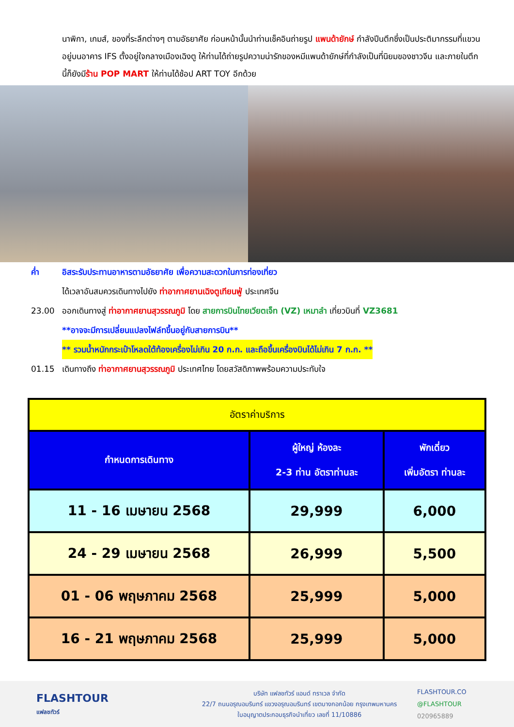นาพิกา, เกมส์, ของที่ระลึกต่างๆ ตามอัธยาศัย ก่อนหน้านั้นนำท่านเช็คอินถ่ายรูป แพนด้ายักษ์ กำลังปีนตึกซึ่งเป็นประติมากรรมที่แขวนอยู่บนอาคาร IFS ตั้งอยู่ใจกลางเมืองเฉิงตู ให้ท่านได้ถ่ายรูปความน่ารักของหมีแพนด้ายักษ์ที่กำลังเป็นที่นิยมของชาวจีน และภายในตึก นี้ก็ยังมีร้าน POP MART ให้ท่านได้ช้อป ART TOY อีกด้วย
ค่ำ อิสระรับประทานอาหารตามอัธยาศัย เพื่อความสะดวกในการท่องเที่ยว
ได้เวลาอันสมควรเดินทางไปยัง ท่าอากาศยานเฉิงตูเทียนฟู่ ประเทศจีน
23.00 ออกเดินทางสู่ ท่าอากาศยานสุวรรณภูมิ โดย สายการบินไทยเวียตเจ็ท (VZ) เหมาลำ เที่ยวบินที่ VZ3681
**อาจจะมีการเปลี่ยนแปลงไฟล์ทขึ้นอยู่กับสายการบิน**
** รวมน้ำหนักกระเป๋าโหลดใต้ท้องเครื่องไม่เกิน 20 ก.ก. และถือขึ้นเครื่องบินได้ไม่เกิน 7 ก.ก. **
01.15 เดินทางถึง ท่าอากาศยานสุวรรณภูมิ ประเทศไทย โดยสวัสดิภาพพร้อมความประทับใจ
| อัตราค่าบริการ | | |
| --- | --- | --- |
| กำหนดการเดินทาง | ผู้ใหญ่ ห้องละ 2-3 ท่าน อัตราท่านละ | พักเดี่ยว เพิ่มอัตรา ท่านละ |
| 11 - 16 เมษายน 2568 | 29,999 | 6,000 |
| 24 - 29 เมษายน 2568 | 26,999 | 5,500 |
| 01 - 06 พฤษภาคม 2568 | 25,999 | 5,000 |
| 16 - 21 พฤษภาคม 2568 | 25,999 | 5,000 |
FLASHTOUR
แฟลชทัวร์
บริษัท แฟลชทัวร์ แอนด์ ทราเวล จำกัด
22/7 ถนนอรุณอมรินทร์ แขวงอรุณอมรินทร์ เขตบางกอกน้อย กรุงเทพมหานคร
ใบอนุญาตประกอบธุรกิจนำเที่ยว เลขที่ 11/10886
FLASHTOUR.CO
@FLASHTOUR
020965889